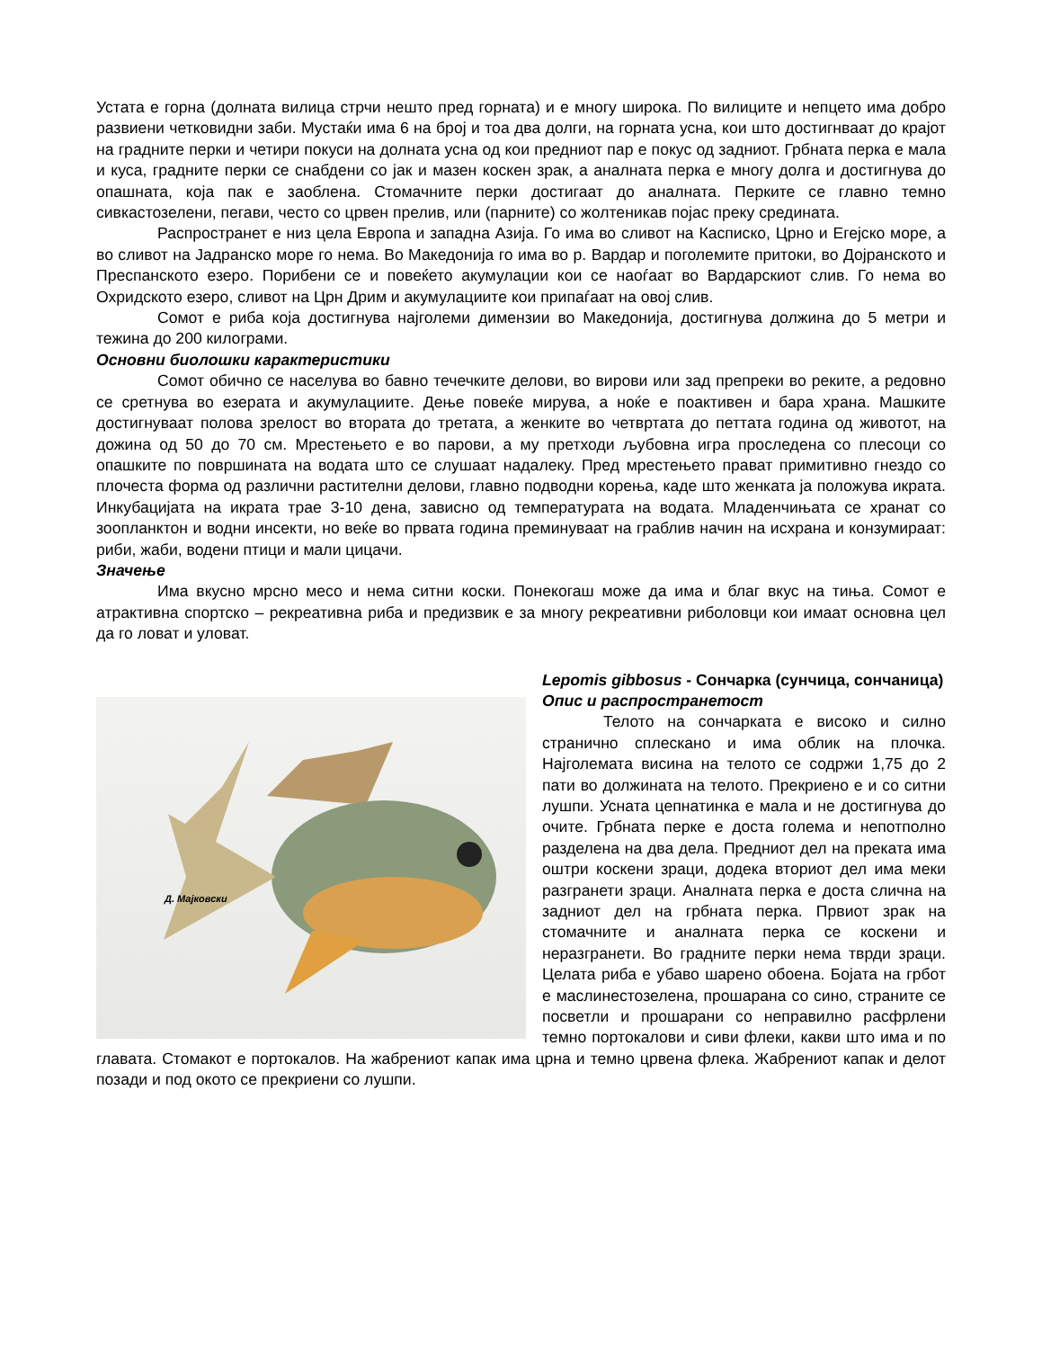Устата е горна (долната вилица стрчи нешто пред горната) и е многу широка. По вилиците и непцето има добро развиени четковидни заби. Мустаќи има 6 на број и тоа два долги, на горната усна, кои што достигнваат до крајот на градните перки и четири покуси на долната усна од кои предниот пар е покус од задниот. Грбната перка е мала и куса, градните перки се снабдени со јак и мазен коскен зрак, а аналната перка е многу долга и достигнува до опашната, која пак е заоблена. Стомачните перки достигаат до аналната. Перките се главно темно сивкастозелени, пегави, често со црвен прелив, или (парните) со жолтеникав појас преку средината.
Распространет е низ цела Европа и западна Азија. Го има во сливот на Касписко, Црно и Егејско море, а во сливот на Јадранско море го нема. Во Македонија го има во р. Вардар и поголемите притоки, во Дојранското и Преспанското езеро. Порибени се и повеќето акумулации кои се наоѓаат во Вардарскиот слив. Го нема во Охридското езеро, сливот на Црн Дрим и акумулациите кои припаѓаат на овој слив.
Сомот е риба која достигнува најголеми димензии во Македонија, достигнува должина до 5 метри и тежина до 200 килограми.
Основни биолошки карактеристики
Сомот обично се населува во бавно течечките делови, во вирови или зад препреки во реките, а редовно се сретнува во езерата и акумулациите. Дење повеќе мирува, а ноќе е поактивен и бара храна. Машките достигнуваат полова зрелост во втората до третата, а женките во четвртата до петтата година од животот, на дожина од 50 до 70 см. Мрестењето е во парови, а му претходи љубовна игра проследена со плесоци со опашките по површината на водата што се слушаат надалеку. Пред мрестењето прават примитивно гнездо со плочеста форма од различни растителни делови, главно подводни корења, каде што женката ја положува икрата. Инкубацијата на икрата трае 3-10 дена, зависно од температурата на водата. Младенчињата се хранат со зоопланктон и водни инсекти, но веќе во првата година преминуваат на граблив начин на исхрана и конзумираат: риби, жаби, водени птици и мали цицачи.
Значење
Има вкусно мрсно месо и нема ситни коски. Понекогаш може да има и благ вкус на тиња. Сомот е атрактивна спортско – рекреативна риба и предизвик е за многу рекреативни риболовци кои имаат основна цел да го ловат и уловат.
Д. Мајковски
Lepomis gibbosus - Сончарка (сунчица, сончаница)
Опис и распространетост
Телото на сончарката е високо и силно странично сплескано и има облик на плочка. Најголемата висина на телото се содржи 1,75 до 2 пати во должината на телото. Прекриено е и со ситни лушпи. Усната цепнатинка е мала и не достигнува до очите. Грбната перке е доста голема и непотполно разделена на два дела. Предниот дел на преката има оштри коскени зраци, додека вториот дел има меки разгранети зраци. Аналната перка е доста слична на задниот дел на грбната перка. Првиот зрак на стомачните и аналната перка се коскени и неразгранети. Во градните перки нема тврди зраци. Целата риба е убаво шарено обоена. Бојата на грбот е маслинестозелена, прошарана со сино, страните се посветли и прошарани со неправилно расфрлени темно портокалови и сиви флеки, какви што има и по главата. Стомакот е портокалов. На жабрениот капак има црна и темно црвена флека. Жабрениот капак и делот позади и под окото се прекриени со лушпи.